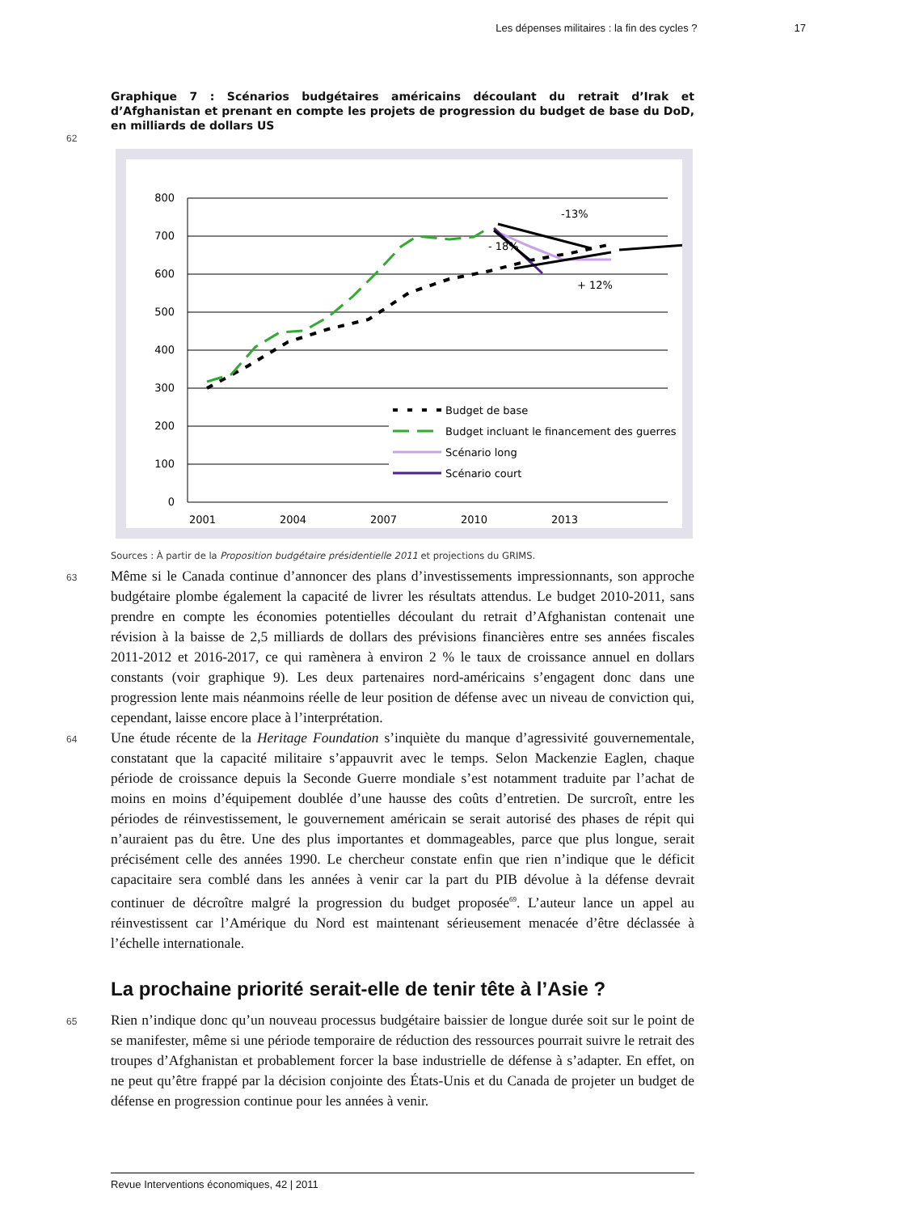Les dépenses militaires : la fin des cycles ? 17
Graphique 7 : Scénarios budgétaires américains découlant du retrait d’Irak et d’Afghanistan et prenant en compte les projets de progression du budget de base du DoD, en milliards de dollars US
62
800
700
600
500
400
300
200
100
0
2001
2004
2007
2010
2013
-13%
- 18%
+ 12%
Budget de base
Budget incluant le financement des guerres
Scénario long
Scénario court
Sources : À partir de la Proposition budgétaire présidentielle 2011 et projections du GRIMS.
63 Même si le Canada continue d’annoncer des plans d’investissements impressionnants, son approche budgétaire plombe également la capacité de livrer les résultats attendus. Le budget 2010-2011, sans prendre en compte les économies potentielles découlant du retrait d’Afghanistan contenait une révision à la baisse de 2,5 milliards de dollars des prévisions financières entre ses années fiscales 2011-2012 et 2016-2017, ce qui ramènera à environ 2 % le taux de croissance annuel en dollars constants (voir graphique 9). Les deux partenaires nord-américains s’engagent donc dans une progression lente mais néanmoins réelle de leur position de défense avec un niveau de conviction qui, cependant, laisse encore place à l’interprétation.
64 Une étude récente de la Heritage Foundation s’inquiète du manque d’agressivité gouvernementale, constatant que la capacité militaire s’appauvrit avec le temps. Selon Mackenzie Eaglen, chaque période de croissance depuis la Seconde Guerre mondiale s’est notamment traduite par l’achat de moins en moins d’équipement doublée d’une hausse des coûts d’entretien. De surcroît, entre les périodes de réinvestissement, le gouvernement américain se serait autorisé des phases de répit qui n’auraient pas du être. Une des plus importantes et dommageables, parce que plus longue, serait précisément celle des années 1990. Le chercheur constate enfin que rien n’indique que le déficit capacitaire sera comblé dans les années à venir car la part du PIB dévolue à la défense devrait continuer de décroître malgré la progression du budget proposée<sup>69</sup>. L’auteur lance un appel au réinvestissent car l’Amérique du Nord est maintenant sérieusement menacée d’être déclassée à l’échelle internationale.
La prochaine priorité serait-elle de tenir tête à l’Asie ?
65 Rien n’indique donc qu’un nouveau processus budgétaire baissier de longue durée soit sur le point de se manifester, même si une période temporaire de réduction des ressources pourrait suivre le retrait des troupes d’Afghanistan et probablement forcer la base industrielle de défense à s’adapter. En effet, on ne peut qu’être frappé par la décision conjointe des États-Unis et du Canada de projeter un budget de défense en progression continue pour les années à venir.
Revue Interventions économiques, 42 | 2011